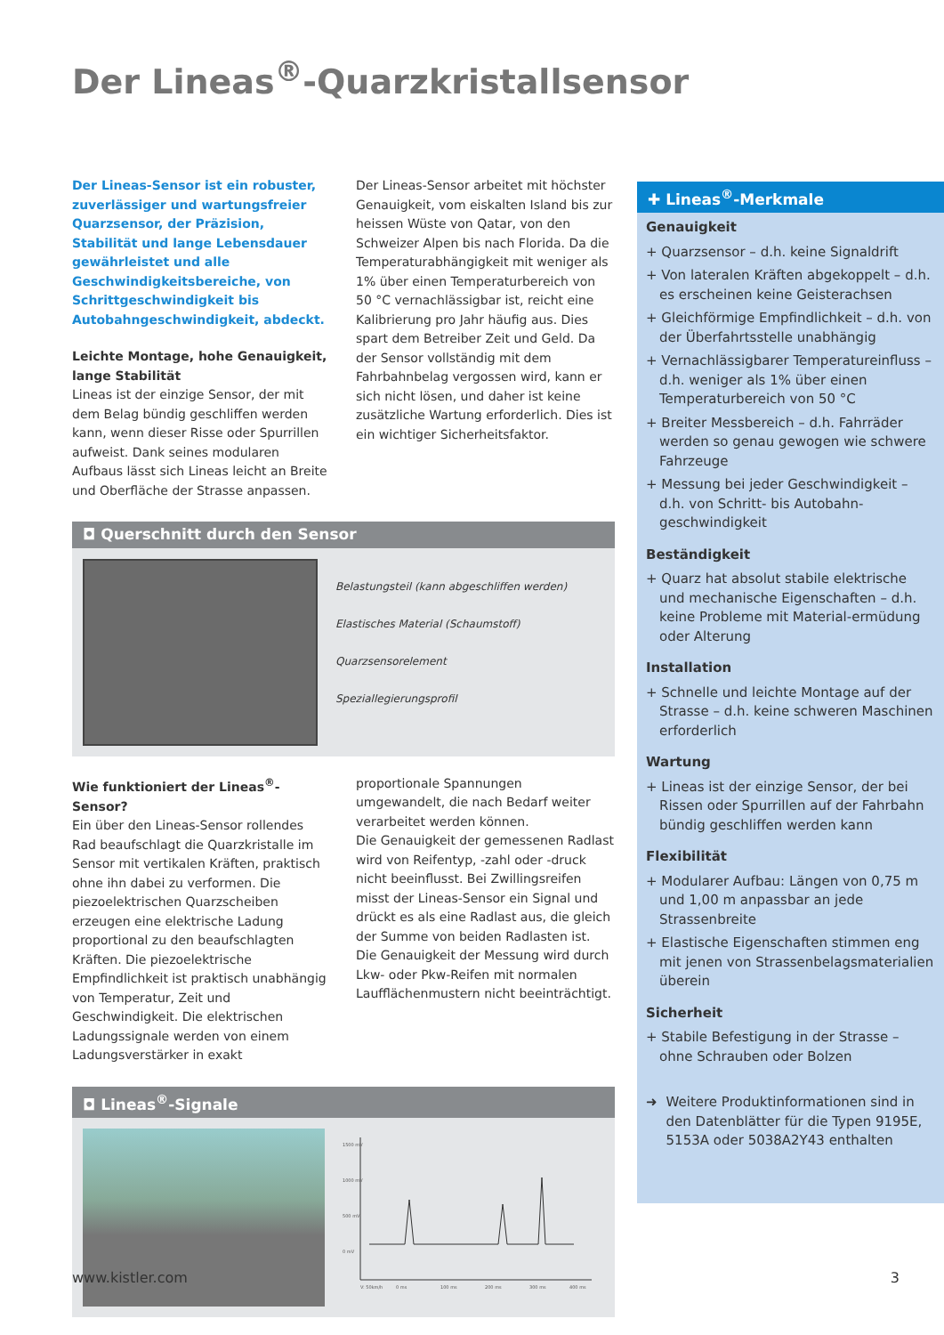Der Lineas<sup>®</sup>-Quarzkristallsensor
Der Lineas-Sensor ist ein robuster, zuverlässiger und wartungsfreier Quarzsensor, der Präzision, Stabilität und lange Lebensdauer gewährleistet und alle Geschwindigkeitsbereiche, von Schrittgeschwindigkeit bis Autobahngeschwindigkeit, abdeckt.
Leichte Montage, hohe Genauigkeit, lange Stabilität
Lineas ist der einzige Sensor, der mit dem Belag bündig geschliffen werden kann, wenn dieser Risse oder Spurrillen aufweist. Dank seines modularen Aufbaus lässt sich Lineas leicht an Breite und Oberfläche der Strasse anpassen.
Der Lineas-Sensor arbeitet mit höchster Genauigkeit, vom eiskalten Island bis zur heissen Wüste von Qatar, von den Schweizer Alpen bis nach Florida. Da die Temperaturabhängigkeit mit weniger als 1% über einen Temperaturbereich von 50 °C vernachlässigbar ist, reicht eine Kalibrierung pro Jahr häufig aus. Dies spart dem Betreiber Zeit und Geld. Da der Sensor vollständig mit dem Fahrbahnbelag vergossen wird, kann er sich nicht lösen, und daher ist keine zusätzliche Wartung erforderlich. Dies ist ein wichtiger Sicherheitsfaktor.
◘ Querschnitt durch den Sensor
Belastungsteil (kann abgeschliffen werden)
Elastisches Material (Schaumstoff)
Quarzsensorelement
Speziallegierungsprofil
Wie funktioniert der Lineas<sup>®</sup>-Sensor?
Ein über den Lineas-Sensor rollendes Rad beaufschlagt die Quarzkristalle im Sensor mit vertikalen Kräften, praktisch ohne ihn dabei zu verformen. Die piezoelektrischen Quarzscheiben erzeugen eine elektrische Ladung proportional zu den beaufschlagten Kräften. Die piezoelektrische Empfindlichkeit ist praktisch unabhängig von Temperatur, Zeit und Geschwindigkeit. Die elektrischen Ladungssignale werden von einem Ladungsverstärker in exakt
proportionale Spannungen umgewandelt, die nach Bedarf weiter verarbeitet werden können.
Die Genauigkeit der gemessenen Radlast wird von Reifentyp, -zahl oder -druck nicht beeinflusst. Bei Zwillingsreifen misst der Lineas-Sensor ein Signal und drückt es als eine Radlast aus, die gleich der Summe von beiden Radlasten ist. Die Genauigkeit der Messung wird durch Lkw- oder Pkw-Reifen mit normalen Laufflächenmustern nicht beeinträchtigt.
◘ Lineas<sup>®</sup>-Signale
1500 mV
1000 mV
500 mV
0 mV
V: 50km/h
0 ms
100 ms
200 ms
300 ms
400 ms
✚ Lineas<sup>®</sup>-Merkmale
Genauigkeit
+ Quarzsensor – d.h. keine Signaldrift
+ Von lateralen Kräften abgekoppelt – d.h. es erscheinen keine Geisterachsen
+ Gleichförmige Empfindlichkeit – d.h. von der Überfahrtsstelle unabhängig
+ Vernachlässigbarer Temperatureinfluss – d.h. weniger als 1% über einen Temperaturbereich von 50 °C
+ Breiter Messbereich – d.h. Fahrräder werden so genau gewogen wie schwere Fahrzeuge
+ Messung bei jeder Geschwindigkeit – d.h. von Schritt- bis Autobahn-geschwindigkeit
Beständigkeit
+ Quarz hat absolut stabile elektrische und mechanische Eigenschaften – d.h. keine Probleme mit Material-ermüdung oder Alterung
Installation
+ Schnelle und leichte Montage auf der Strasse – d.h. keine schweren Maschinen erforderlich
Wartung
+ Lineas ist der einzige Sensor, der bei Rissen oder Spurrillen auf der Fahrbahn bündig geschliffen werden kann
Flexibilität
+ Modularer Aufbau: Längen von 0,75 m und 1,00 m anpassbar an jede Strassenbreite
+ Elastische Eigenschaften stimmen eng mit jenen von Strassenbelagsmaterialien überein
Sicherheit
+ Stabile Befestigung in der Strasse – ohne Schrauben oder Bolzen
➜ Weitere Produktinformationen sind in den Datenblätter für die Typen 9195E, 5153A oder 5038A2Y43 enthalten
www.kistler.com 3